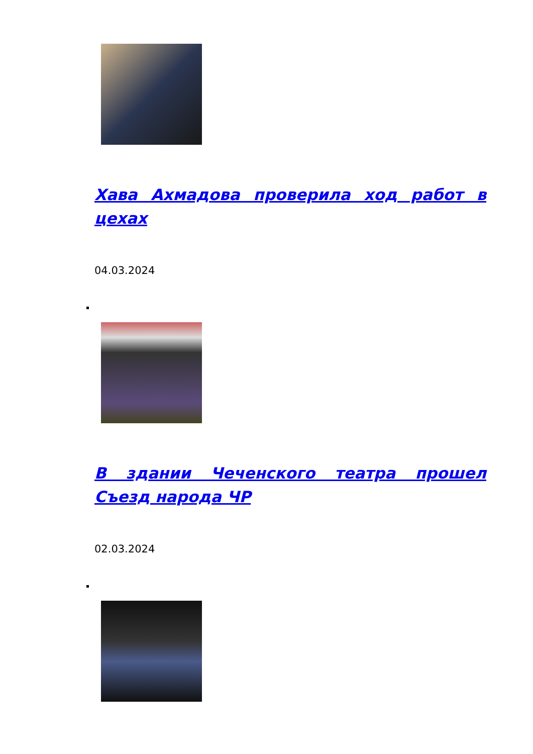Хава Ахмадова проверила ход работ в цехах
04.03.2024
В здании Чеченского театра прошел Съезд народа ЧР
02.03.2024